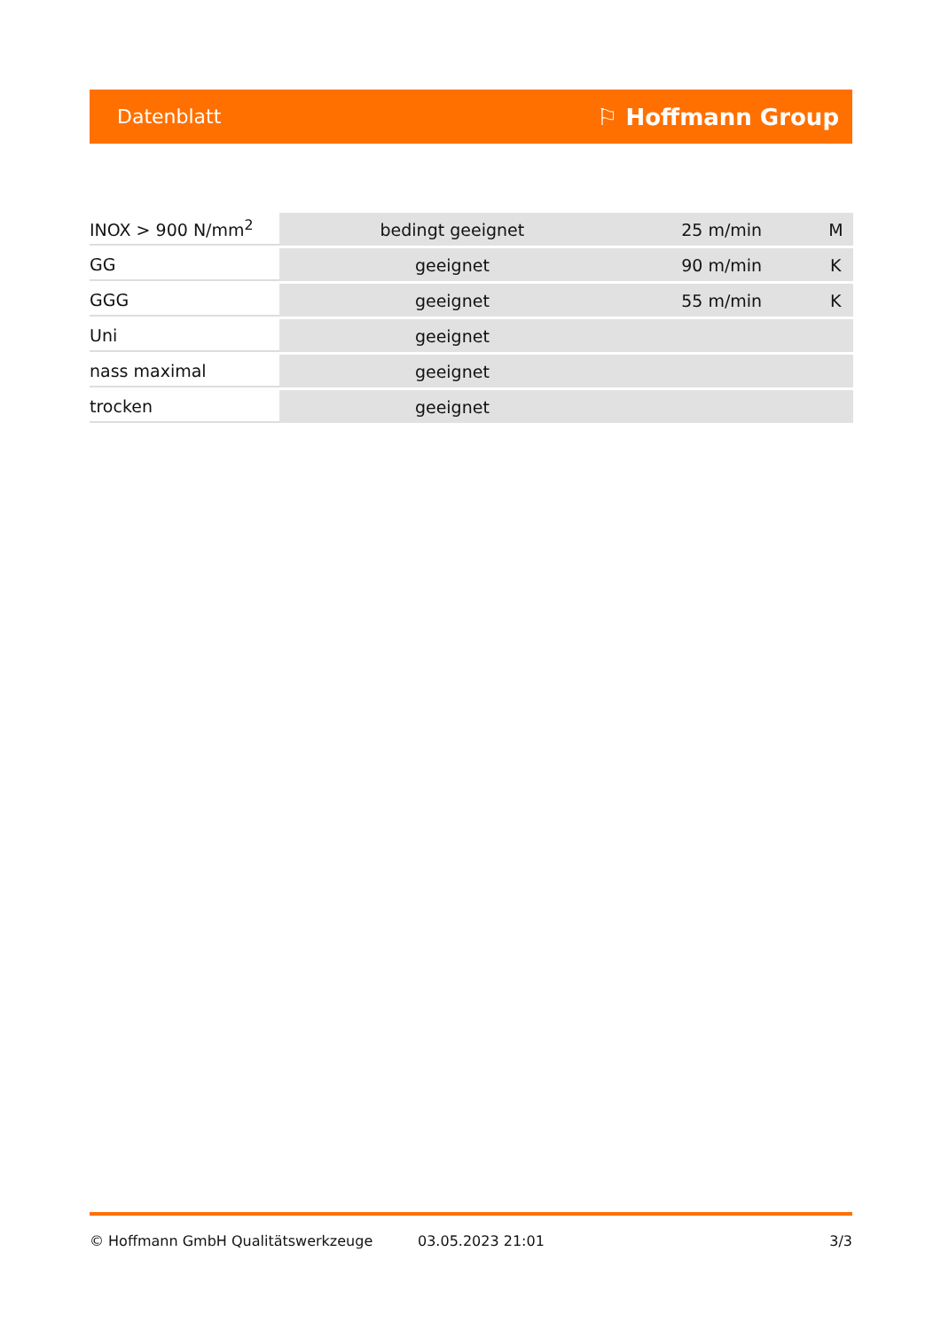Datenblatt ⚐ Hoffmann Group
| INOX > 900 N/mm<sup>2</sup> | bedingt geeignet | 25 m/min | M |
| GG | geeignet | 90 m/min | K |
| GGG | geeignet | 55 m/min | K |
| Uni | geeignet | | |
| nass maximal | geeignet | | |
| trocken | geeignet | | |
© Hoffmann GmbH Qualitätswerkzeuge 03.05.2023 21:01 3/3